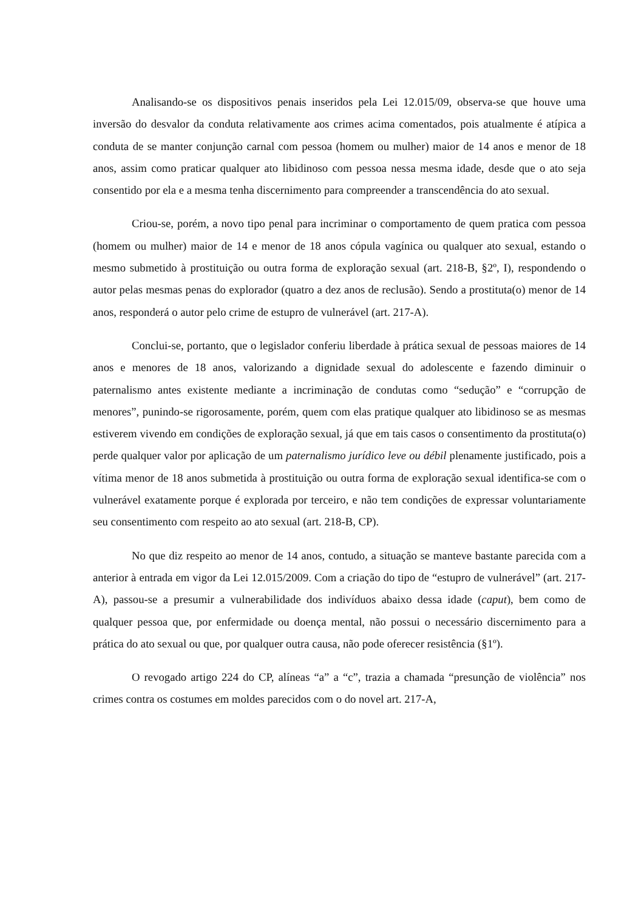Analisando-se os dispositivos penais inseridos pela Lei 12.015/09, observa-se que houve uma inversão do desvalor da conduta relativamente aos crimes acima comentados, pois atualmente é atípica a conduta de se manter conjunção carnal com pessoa (homem ou mulher) maior de 14 anos e menor de 18 anos, assim como praticar qualquer ato libidinoso com pessoa nessa mesma idade, desde que o ato seja consentido por ela e a mesma tenha discernimento para compreender a transcendência do ato sexual.
Criou-se, porém, a novo tipo penal para incriminar o comportamento de quem pratica com pessoa (homem ou mulher) maior de 14 e menor de 18 anos cópula vagínica ou qualquer ato sexual, estando o mesmo submetido à prostituição ou outra forma de exploração sexual (art. 218-B, §2º, I), respondendo o autor pelas mesmas penas do explorador (quatro a dez anos de reclusão). Sendo a prostituta(o) menor de 14 anos, responderá o autor pelo crime de estupro de vulnerável (art. 217-A).
Conclui-se, portanto, que o legislador conferiu liberdade à prática sexual de pessoas maiores de 14 anos e menores de 18 anos, valorizando a dignidade sexual do adolescente e fazendo diminuir o paternalismo antes existente mediante a incriminação de condutas como “sedução” e “corrupção de menores”, punindo-se rigorosamente, porém, quem com elas pratique qualquer ato libidinoso se as mesmas estiverem vivendo em condições de exploração sexual, já que em tais casos o consentimento da prostituta(o) perde qualquer valor por aplicação de um paternalismo jurídico leve ou débil plenamente justificado, pois a vítima menor de 18 anos submetida à prostituição ou outra forma de exploração sexual identifica-se com o vulnerável exatamente porque é explorada por terceiro, e não tem condições de expressar voluntariamente seu consentimento com respeito ao ato sexual (art. 218-B, CP).
No que diz respeito ao menor de 14 anos, contudo, a situação se manteve bastante parecida com a anterior à entrada em vigor da Lei 12.015/2009. Com a criação do tipo de “estupro de vulnerável” (art. 217-A), passou-se a presumir a vulnerabilidade dos indivíduos abaixo dessa idade (caput), bem como de qualquer pessoa que, por enfermidade ou doença mental, não possui o necessário discernimento para a prática do ato sexual ou que, por qualquer outra causa, não pode oferecer resistência (§1º).
O revogado artigo 224 do CP, alíneas “a” a “c”, trazia a chamada “presunção de violência” nos crimes contra os costumes em moldes parecidos com o do novel art. 217-A,